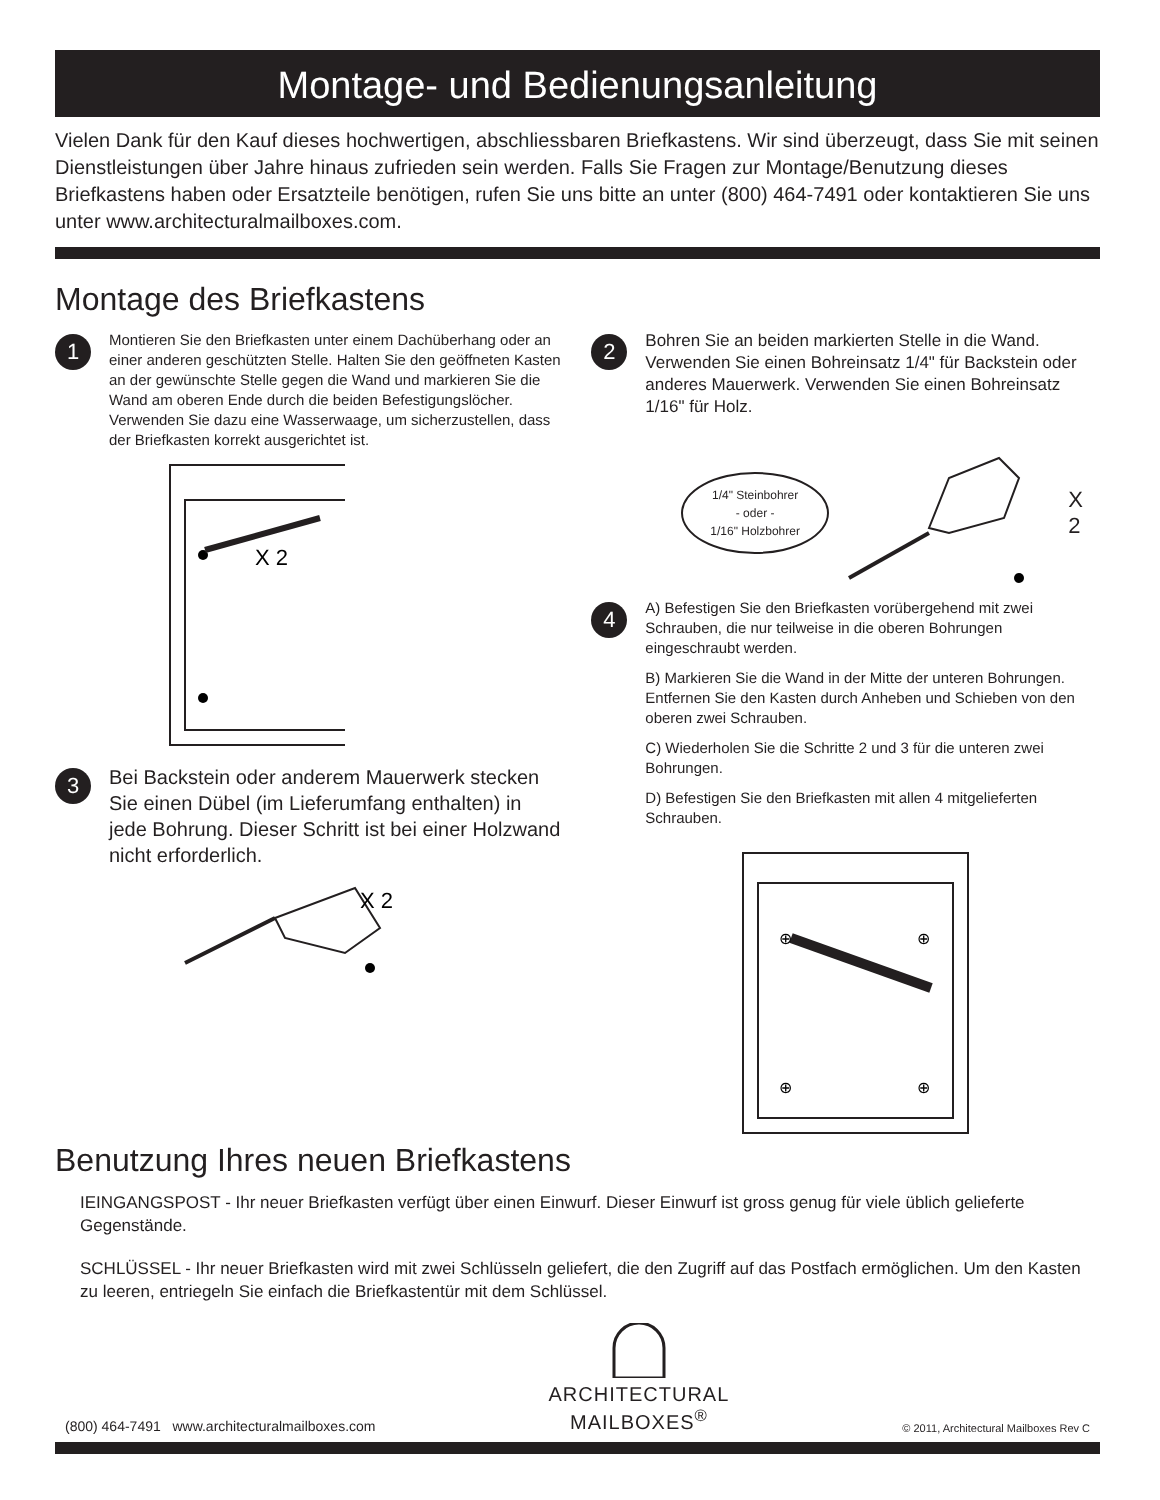Montage- und Bedienungsanleitung
Vielen Dank für den Kauf dieses hochwertigen, abschliessbaren Briefkastens. Wir sind überzeugt, dass Sie mit seinen Dienstleistungen über Jahre hinaus zufrieden sein werden. Falls Sie Fragen zur Montage/Benutzung dieses Briefkastens haben oder Ersatzteile benötigen, rufen Sie uns bitte an unter (800) 464-7491 oder kontaktieren Sie uns unter www.architecturalmailboxes.com.
Montage des Briefkastens
1
Montieren Sie den Briefkasten unter einem Dachüberhang oder an einer anderen geschützten Stelle. Halten Sie den geöffneten Kasten an der gewünschte Stelle gegen die Wand und markieren Sie die Wand am oberen Ende durch die beiden Befestigungslöcher. Verwenden Sie dazu eine Wasserwaage, um sicherzustellen, dass der Briefkasten korrekt ausgerichtet ist.
X 2
3
Bei Backstein oder anderem Mauerwerk stecken Sie einen Dübel (im Lieferumfang enthalten) in jede Bohrung. Dieser Schritt ist bei einer Holzwand nicht erforderlich.
X 2
2
Bohren Sie an beiden markierten Stelle in die Wand. Verwenden Sie einen Bohreinsatz 1/4" für Backstein oder anderes Mauerwerk. Verwenden Sie einen Bohreinsatz 1/16" für Holz.
1/4" Steinbohrer
- oder -
1/16" Holzbohrer
X 2
4
A) Befestigen Sie den Briefkasten vorübergehend mit zwei Schrauben, die nur teilweise in die oberen Bohrungen eingeschraubt werden.
B) Markieren Sie die Wand in der Mitte der unteren Bohrungen. Entfernen Sie den Kasten durch Anheben und Schieben von den oberen zwei Schrauben.
C) Wiederholen Sie die Schritte 2 und 3 für die unteren zwei Bohrungen.
D) Befestigen Sie den Briefkasten mit allen 4 mitgelieferten Schrauben.
⊕
⊕
⊕
⊕
Benutzung Ihres neuen Briefkastens
IEINGANGSPOST - Ihr neuer Briefkasten verfügt über einen Einwurf. Dieser Einwurf ist gross genug für viele üblich gelieferte Gegenstände.
SCHLÜSSEL - Ihr neuer Briefkasten wird mit zwei Schlüsseln geliefert, die den Zugriff auf das Postfach ermöglichen. Um den Kasten zu leeren, entriegeln Sie einfach die Briefkastentür mit dem Schlüssel.
(800) 464-7491 www.architecturalmailboxes.com
ARCHITECTURAL
MAILBOXES<sup>®</sup>
© 2011, Architectural Mailboxes Rev C